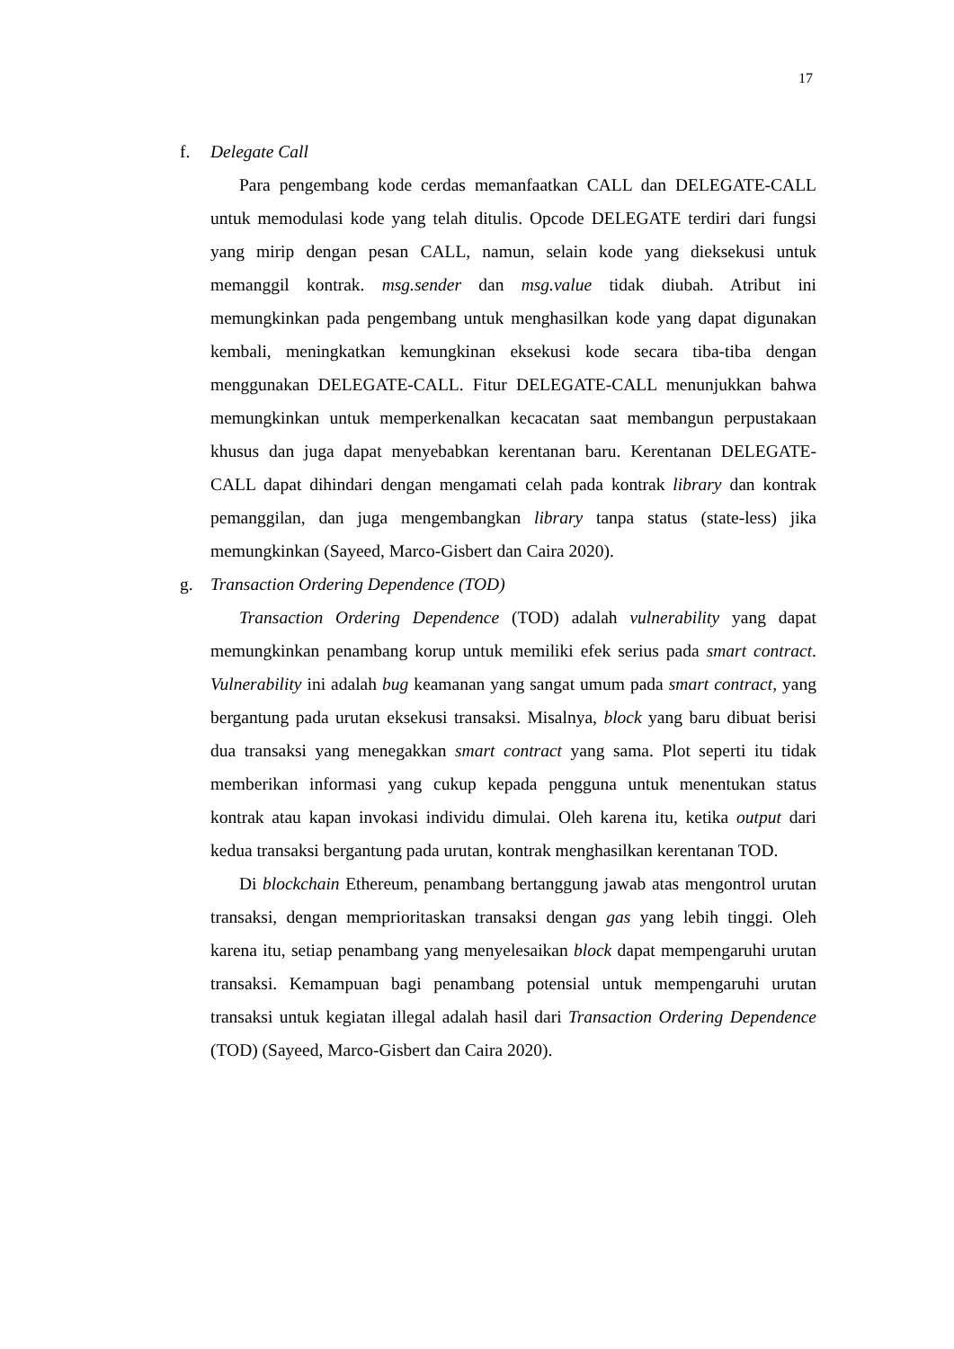17
f. Delegate Call
Para pengembang kode cerdas memanfaatkan CALL dan DELEGATE-CALL untuk memodulasi kode yang telah ditulis. Opcode DELEGATE terdiri dari fungsi yang mirip dengan pesan CALL, namun, selain kode yang dieksekusi untuk memanggil kontrak. msg.sender dan msg.value tidak diubah. Atribut ini memungkinkan pada pengembang untuk menghasilkan kode yang dapat digunakan kembali, meningkatkan kemungkinan eksekusi kode secara tiba-tiba dengan menggunakan DELEGATE-CALL. Fitur DELEGATE-CALL menunjukkan bahwa memungkinkan untuk memperkenalkan kecacatan saat membangun perpustakaan khusus dan juga dapat menyebabkan kerentanan baru. Kerentanan DELEGATE-CALL dapat dihindari dengan mengamati celah pada kontrak library dan kontrak pemanggilan, dan juga mengembangkan library tanpa status (state-less) jika memungkinkan (Sayeed, Marco-Gisbert dan Caira 2020).
g. Transaction Ordering Dependence (TOD)
Transaction Ordering Dependence (TOD) adalah vulnerability yang dapat memungkinkan penambang korup untuk memiliki efek serius pada smart contract. Vulnerability ini adalah bug keamanan yang sangat umum pada smart contract, yang bergantung pada urutan eksekusi transaksi. Misalnya, block yang baru dibuat berisi dua transaksi yang menegakkan smart contract yang sama. Plot seperti itu tidak memberikan informasi yang cukup kepada pengguna untuk menentukan status kontrak atau kapan invokasi individu dimulai. Oleh karena itu, ketika output dari kedua transaksi bergantung pada urutan, kontrak menghasilkan kerentanan TOD.
Di blockchain Ethereum, penambang bertanggung jawab atas mengontrol urutan transaksi, dengan memprioritaskan transaksi dengan gas yang lebih tinggi. Oleh karena itu, setiap penambang yang menyelesaikan block dapat mempengaruhi urutan transaksi. Kemampuan bagi penambang potensial untuk mempengaruhi urutan transaksi untuk kegiatan illegal adalah hasil dari Transaction Ordering Dependence (TOD) (Sayeed, Marco-Gisbert dan Caira 2020).